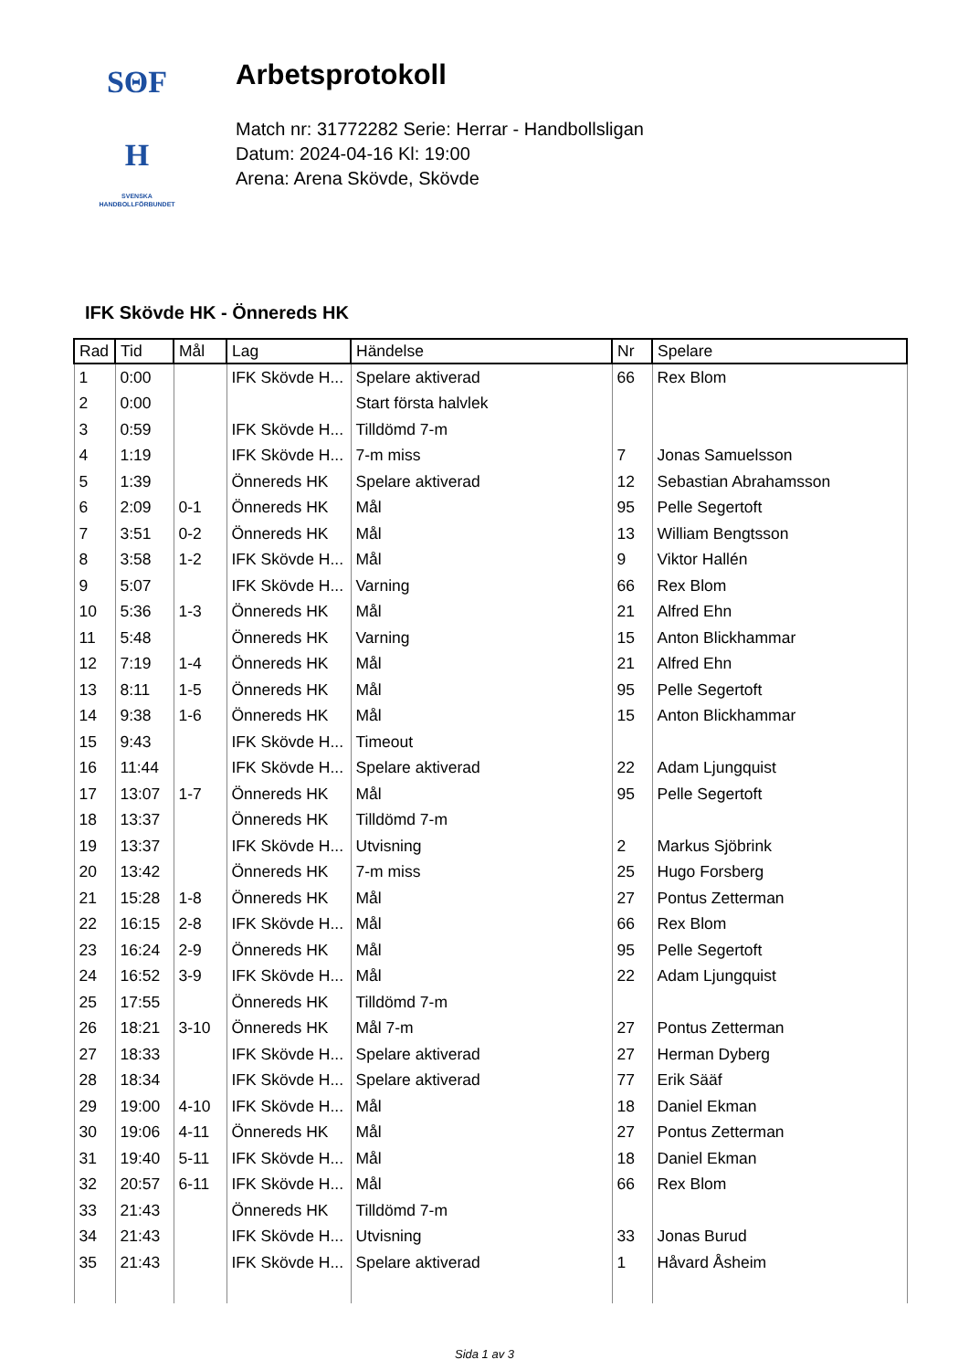SΘF
H
SVENSKA
HANDBOLLFÖRBUNDET
Arbetsprotokoll
Match nr: 31772282 Serie: Herrar - Handbollsligan
Datum: 2024-04-16 Kl: 19:00
Arena: Arena Skövde, Skövde
IFK Skövde HK - Önnereds HK
| Rad | Tid | Mål | Lag | Händelse | Nr | Spelare |
| --- | --- | --- | --- | --- | --- | --- |
| 1 | 0:00 | | IFK Skövde H... | Spelare aktiverad | 66 | Rex Blom |
| 2 | 0:00 | | | Start första halvlek | | |
| 3 | 0:59 | | IFK Skövde H... | Tilldömd 7-m | | |
| 4 | 1:19 | | IFK Skövde H... | 7-m miss | 7 | Jonas Samuelsson |
| 5 | 1:39 | | Önnereds HK | Spelare aktiverad | 12 | Sebastian Abrahamsson |
| 6 | 2:09 | 0-1 | Önnereds HK | Mål | 95 | Pelle Segertoft |
| 7 | 3:51 | 0-2 | Önnereds HK | Mål | 13 | William Bengtsson |
| 8 | 3:58 | 1-2 | IFK Skövde H... | Mål | 9 | Viktor Hallén |
| 9 | 5:07 | | IFK Skövde H... | Varning | 66 | Rex Blom |
| 10 | 5:36 | 1-3 | Önnereds HK | Mål | 21 | Alfred Ehn |
| 11 | 5:48 | | Önnereds HK | Varning | 15 | Anton Blickhammar |
| 12 | 7:19 | 1-4 | Önnereds HK | Mål | 21 | Alfred Ehn |
| 13 | 8:11 | 1-5 | Önnereds HK | Mål | 95 | Pelle Segertoft |
| 14 | 9:38 | 1-6 | Önnereds HK | Mål | 15 | Anton Blickhammar |
| 15 | 9:43 | | IFK Skövde H... | Timeout | | |
| 16 | 11:44 | | IFK Skövde H... | Spelare aktiverad | 22 | Adam Ljungquist |
| 17 | 13:07 | 1-7 | Önnereds HK | Mål | 95 | Pelle Segertoft |
| 18 | 13:37 | | Önnereds HK | Tilldömd 7-m | | |
| 19 | 13:37 | | IFK Skövde H... | Utvisning | 2 | Markus Sjöbrink |
| 20 | 13:42 | | Önnereds HK | 7-m miss | 25 | Hugo Forsberg |
| 21 | 15:28 | 1-8 | Önnereds HK | Mål | 27 | Pontus Zetterman |
| 22 | 16:15 | 2-8 | IFK Skövde H... | Mål | 66 | Rex Blom |
| 23 | 16:24 | 2-9 | Önnereds HK | Mål | 95 | Pelle Segertoft |
| 24 | 16:52 | 3-9 | IFK Skövde H... | Mål | 22 | Adam Ljungquist |
| 25 | 17:55 | | Önnereds HK | Tilldömd 7-m | | |
| 26 | 18:21 | 3-10 | Önnereds HK | Mål 7-m | 27 | Pontus Zetterman |
| 27 | 18:33 | | IFK Skövde H... | Spelare aktiverad | 27 | Herman Dyberg |
| 28 | 18:34 | | IFK Skövde H... | Spelare aktiverad | 77 | Erik Sääf |
| 29 | 19:00 | 4-10 | IFK Skövde H... | Mål | 18 | Daniel Ekman |
| 30 | 19:06 | 4-11 | Önnereds HK | Mål | 27 | Pontus Zetterman |
| 31 | 19:40 | 5-11 | IFK Skövde H... | Mål | 18 | Daniel Ekman |
| 32 | 20:57 | 6-11 | IFK Skövde H... | Mål | 66 | Rex Blom |
| 33 | 21:43 | | Önnereds HK | Tilldömd 7-m | | |
| 34 | 21:43 | | IFK Skövde H... | Utvisning | 33 | Jonas Burud |
| 35 | 21:43 | | IFK Skövde H... | Spelare aktiverad | 1 | Håvard Åsheim |
Sida 1 av 3